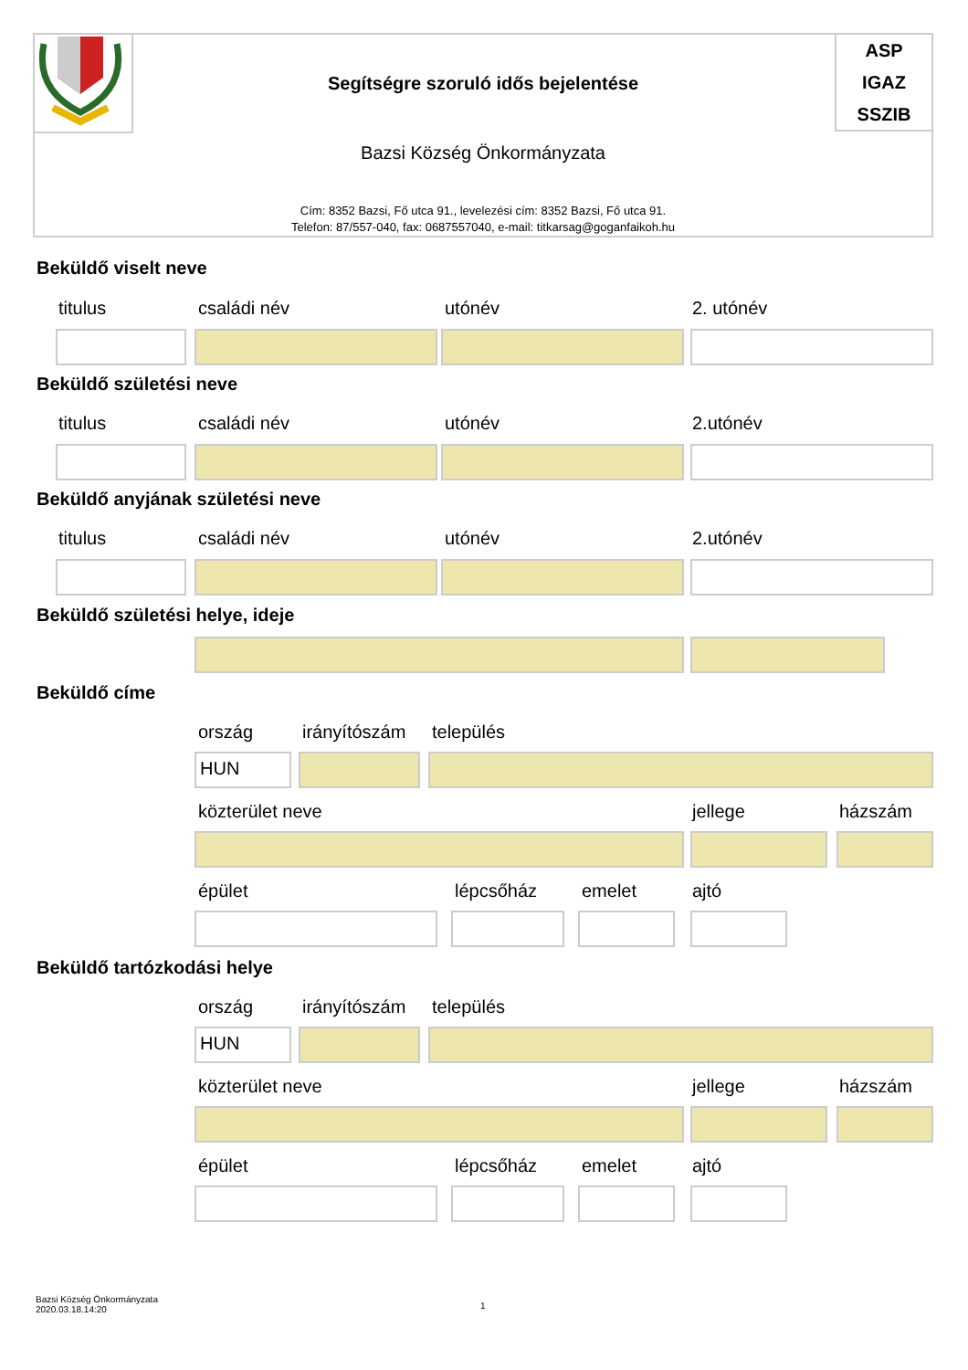ASP
IGAZ
SSZIB
Segítségre szoruló idős bejelentése
Bazsi Község Önkormányzata
Cím: 8352 Bazsi, Fő utca 91., levelezési cím: 8352 Bazsi, Fő utca 91.
Telefon: 87/557-040, fax: 0687557040, e-mail: titkarsag@goganfaikoh.hu
Beküldő viselt neve
titulus családi név utónév 2. utónév
Beküldő születési neve
titulus családi név utónév 2.utónév
Beküldő anyjának születési neve
titulus családi név utónév 2.utónév
Beküldő születési helye, ideje
Beküldő címe
ország irányítószám település
HUN
közterület neve jellege házszám
épület lépcsőház emelet ajtó
Beküldő tartózkodási helye
ország irányítószám település
HUN
közterület neve jellege házszám
épület lépcsőház emelet ajtó
Bazsi Község Önkormányzata
2020.03.18.14:20
1